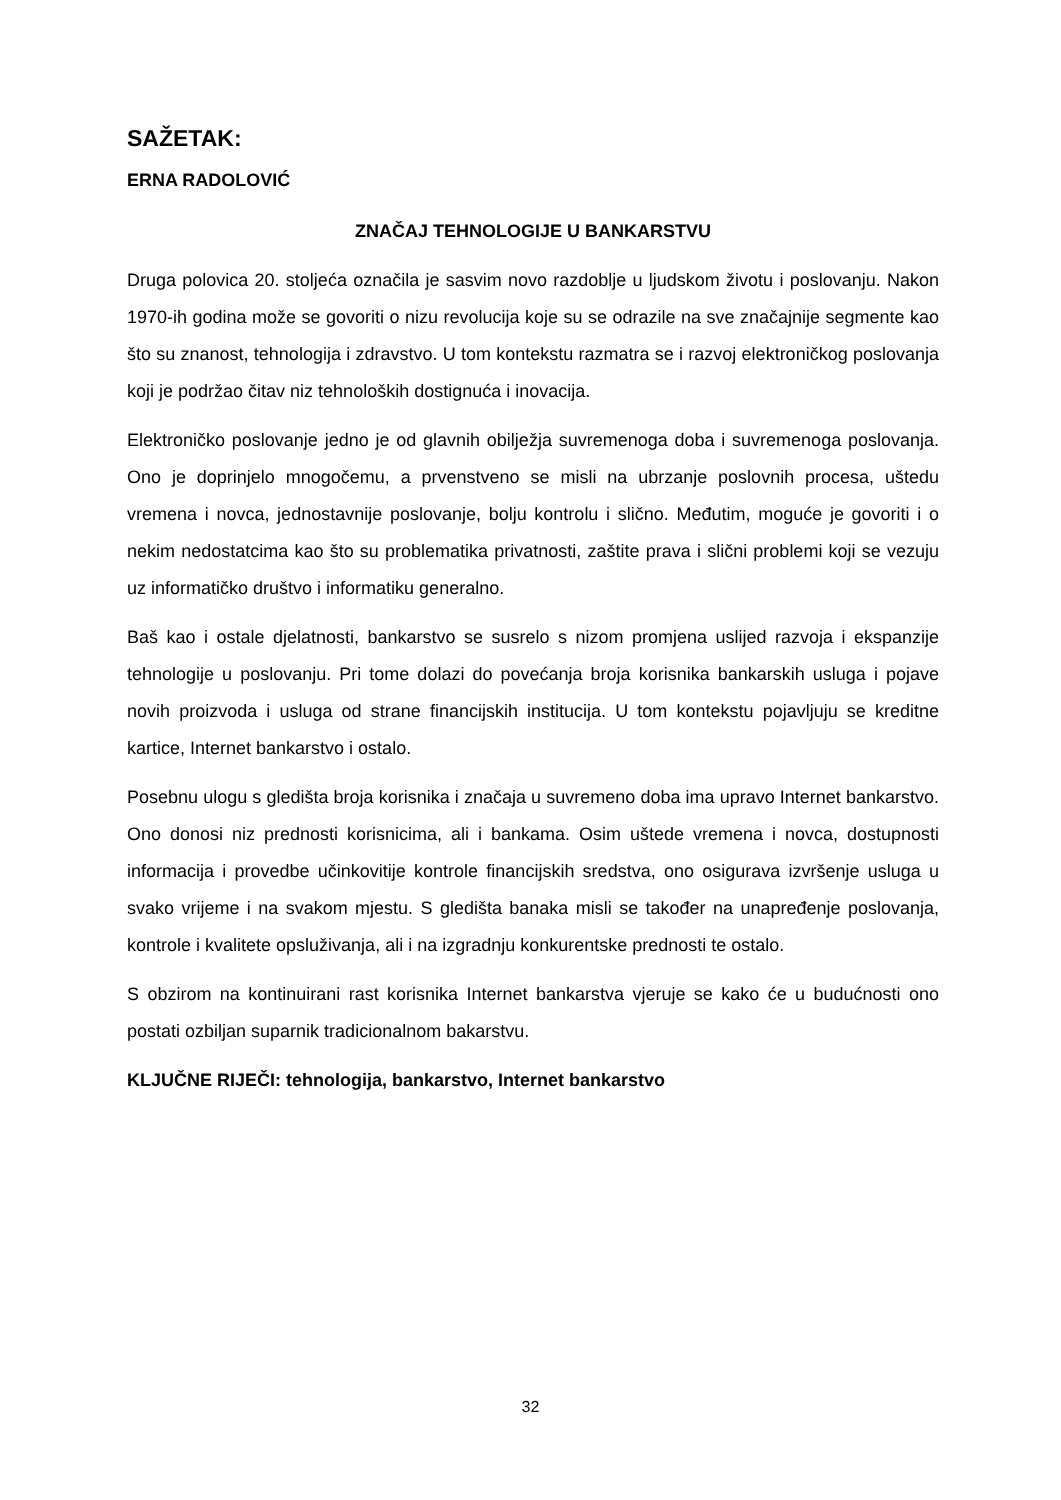SAŽETAK:
ERNA RADOLOVIĆ
ZNAČAJ TEHNOLOGIJE U BANKARSTVU
Druga polovica 20. stoljeća označila je sasvim novo razdoblje u ljudskom životu i poslovanju. Nakon 1970-ih godina može se govoriti o nizu revolucija koje su se odrazile na sve značajnije segmente kao što su znanost, tehnologija i zdravstvo. U tom kontekstu razmatra se i razvoj elektroničkog poslovanja koji je podržao čitav niz tehnoloških dostignuća i inovacija.
Elektroničko poslovanje jedno je od glavnih obilježja suvremenoga doba i suvremenoga poslovanja. Ono je doprinjelo mnogočemu, a prvenstveno se misli na ubrzanje poslovnih procesa, uštedu vremena i novca, jednostavnije poslovanje, bolju kontrolu i slično. Međutim, moguće je govoriti i o nekim nedostatcima kao što su problematika privatnosti, zaštite prava i slični problemi koji se vezuju uz informatičko društvo i informatiku generalno.
Baš kao i ostale djelatnosti, bankarstvo se susrelo s nizom promjena uslijed razvoja i ekspanzije tehnologije u poslovanju. Pri tome dolazi do povećanja broja korisnika bankarskih usluga i pojave novih proizvoda i usluga od strane financijskih institucija. U tom kontekstu pojavljuju se kreditne kartice, Internet bankarstvo i ostalo.
Posebnu ulogu s gledišta broja korisnika i značaja u suvremeno doba ima upravo Internet bankarstvo. Ono donosi niz prednosti korisnicima, ali i bankama. Osim uštede vremena i novca, dostupnosti informacija i provedbe učinkovitije kontrole financijskih sredstva, ono osigurava izvršenje usluga u svako vrijeme i na svakom mjestu. S gledišta banaka misli se također na unapređenje poslovanja, kontrole i kvalitete opsluživanja, ali i na izgradnju konkurentske prednosti te ostalo.
S obzirom na kontinuirani rast korisnika Internet bankarstva vjeruje se kako će u budućnosti ono postati ozbiljan suparnik tradicionalnom bakarstvu.
KLJUČNE RIJEČI: tehnologija, bankarstvo, Internet bankarstvo
32